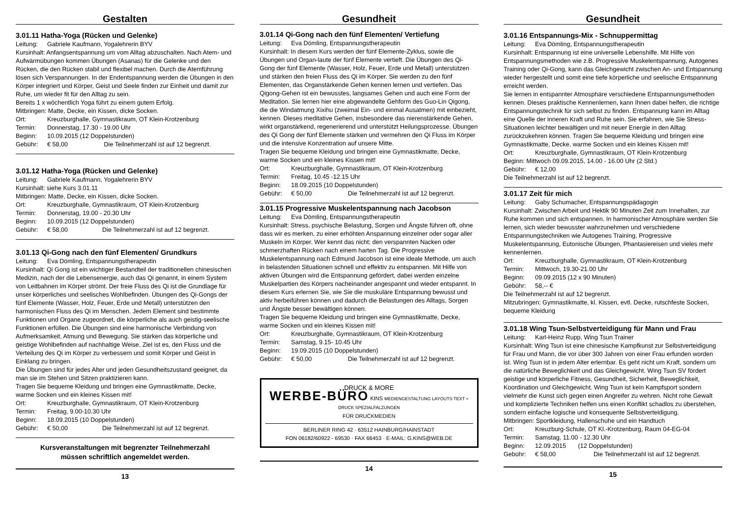Gestalten
3.01.11 Hatha-Yoga (Rücken und Gelenke)
Leitung: Gabriele Kaufmann, Yogalehrerin BYV
Kursinhalt: Anfangsentspannung um vom Alltag abzuschalten. Nach Atem- und Aufwärmübungen kommen Übungen (Asanas) für die Gelenke und den Rücken, die den Rücken stabil und flexibel machen. Durch die Atemführung lösen sich Verspannungen. In der Endentspannung werden die Übungen in den Körper integriert und Körper, Geist und Seele finden zur Einheit und damit zur Ruhe, um wieder fit für den Alltag zu sein.
Bereits 1 x wöchentlich Yoga führt zu einem gutem Erfolg.
Mitbringen: Matte, Decke, ein Kissen, dicke Socken.
Ort: Kreuzburghalle, Gymnastikraum, OT Klein-Krotzenburg
Termin: Donnerstag, 17.30 - 19.00 Uhr
Beginn: 10.09.2015 (12 Doppelstunden)
Gebühr: € 58,00 Die Teilnehmerzahl ist auf 12 begrenzt.
3.01.12 Hatha-Yoga (Rücken und Gelenke)
Leitung: Gabriele Kaufmann, Yogalehrerin BYV
Kursinhalt: siehe Kurs 3.01.11
Mitbringen: Matte, Decke, ein Kissen, dicke Socken.
Ort: Kreuzburghalle, Gymnastikraum, OT Klein-Krotzenburg
Termin: Donnerstag, 19.00 - 20.30 Uhr
Beginn: 10.09.2015 (12 Doppelstunden)
Gebühr: € 58,00 Die Teilnehmerzahl ist auf 12 begrenzt.
3.01.13 Qi-Gong nach den fünf Elementen/ Grundkurs
Leitung: Eva Dömling, Entspannungstherapeutin
Kursinhalt: Qi Gong ist ein wichtiger Bestandteil der traditionellen chinesischen Medizin, nach der die Lebensenergie, auch das Qi genannt, in einem System von Leitbahnen im Körper strömt. Der freie Fluss des Qi ist die Grundlage für unser körperliches und seelisches Wohlbefinden. Übungen des Qi-Gongs der fünf Elemente (Wasser, Holz, Feuer, Erde und Metall) unterstützen den harmonischen Fluss des Qi im Menschen. Jedem Element sind bestimmte Funktionen und Organe zugeordnet, die körperliche als auch geistig-seelische Funktionen erfüllen. Die Übungen sind eine harmonische Verbindung von Aufmerksamkeit, Atmung und Bewegung. Sie stärken das körperliche und geistige Wohlbefinden auf nachhaltige Weise. Ziel ist es, den Fluss und die Verteilung des Qi im Körper zu verbessern und somit Körper und Geist in Einklang zu bringen.
Die Übungen sind für jedes Alter und jeden Gesundheitszustand geeignet, da man sie im Stehen und Sitzen praktizieren kann.
Tragen Sie bequeme Kleidung und bringen eine Gymnastikmatte, Decke, warme Socken und ein kleines Kissen mit!
Ort: Kreuzburghalle, Gymnastikraum, OT Klein-Krotzenburg
Termin: Freitag, 9.00-10.30 Uhr
Beginn: 18.09.2015 (10 Doppelstunden)
Gebühr: € 50,00 Die Teilnehmerzahl ist auf 12 begrenzt.
Kursveranstaltungen mit begrenzter Teilnehmerzahl
müssen schriftlich angemeldet werden.
13
Gesundheit
3.01.14 Qi-Gong nach den fünf Elementen/ Vertiefung
Leitung: Eva Dömling, Entspannungstherapeutin
Kursinhalt: In diesem Kurs werden der fünf Elemente-Zyklus, sowie die Übungen und Organ-laute der fünf Elemente vertieft. Die Übungen des Qi-Gong der fünf Elemente (Wasser, Holz, Feuer, Erde und Metall) unterstützen und stärken den freien Fluss des Qi im Körper. Sie werden zu den fünf Elementen, das Organstärkende Gehen kennen lernen und vertiefen. Das Qigong-Gehen ist ein bewusstes, langsames Gehen und auch eine Form der Meditation. Sie lernen hier eine abgewandelte Gehform des Guo-Lin Qigong, die die Windatmung Xixihu (zweimal Ein- und einmal Ausatmen) mit einbezieht, kennen. Dieses meditative Gehen, insbesondere das nierenstärkende Gehen, wirkt organstärkend, regenerierend und unterstützt Heilungsprozesse. Übungen des Qi Gong der fünf Elemente stärken und vermehren den Qi Fluss im Körper und die intensive Konzentration auf unsere Mitte.
Tragen Sie bequeme Kleidung und bringen eine Gymnastikmatte, Decke, warme Socken und ein kleines Kissen mit!
Ort: Kreuzburghalle, Gymnastikraum, OT Klein-Krotzenburg
Termin: Freitag, 10.45 -12.15 Uhr
Beginn: 18.09.2015 (10 Doppelstunden)
Gebühr: € 50,00 Die Teilnehmerzahl ist auf 12 begrenzt.
3.01.15 Progressive Muskelentspannung nach Jacobson
Leitung: Eva Dömling, Entspannungstherapeutin
Kursinhalt: Stress, psychische Belastung, Sorgen und Ängste führen oft, ohne dass wir es merken, zu einer erhöhten Anspannung einzelner oder sogar aller Muskeln im Körper. Wer kennt das nicht; den verspannten Nacken oder schmerzhaften Rücken nach einem harten Tag. Die Progressive Muskelentspannung nach Edmund Jacobson ist eine ideale Methode, um auch in belastenden Situationen schnell und effektiv zu entspannen. Mit Hilfe von aktiven Übungen wird die Entspannung gefördert, dabei werden einzelne Muskelpartien des Körpers nacheinander angespannt und wieder entspannt. In diesem Kurs erlernen Sie, wie Sie die muskuläre Entspannung bewusst und aktiv herbeiführen können und dadurch die Belastungen des Alltags, Sorgen und Ängste besser bewältigen können.
Tragen Sie bequeme Kleidung und bringen eine Gymnastikmatte, Decke, warme Socken und ein kleines Kissen mit!
Ort: Kreuzburghalle, Gymnastikraum, OT Klein-Krotzenburg
Termin: Samstag, 9.15- 10.45 Uhr
Beginn: 19.09.2015 (10 Doppelstunden)
Gebühr: € 50,00 Die Teilnehmerzahl ist auf 12 begrenzt.
DRUCK & MORE
WERBE-BÜRO KINS MEDIENGESTALTUNG LAYOUTS TEXT + DRUCK SPEZIALFALZUNGEN
FÜR DRUCKMEDIEN
BERLINER RING 42 · 63512 HAINBURG/HAINSTADT
FON 06182/60922 - 69530 · FAX 66453 · E-MAIL: G.KINS@WEB.DE
14
Gesundheit
3.01.16 Entspannungs-Mix - Schnuppermittag
Leitung: Eva Dömling, Entspannungstherapeutin
Kursinhalt: Entspannung ist eine universelle Lebenshilfe. Mit Hilfe von Entspannungsmethoden wie z.B. Progressive Muskelentspannung, Autogenes Training oder Qi-Gong, kann das Gleichgewicht zwischen An- und Entspannung wieder hergestellt und somit eine tiefe körperliche und seelische Entspannung erreicht werden.
Sie lernen in entspannter Atmosphäre verschiedene Entspannungsmethoden kennen. Dieses praktische Kennenlernen, kann Ihnen dabei helfen, die richtige Entspannungstechnik für sich selbst zu finden. Entspannung kann im Alltag eine Quelle der inneren Kraft und Ruhe sein. Sie erfahren, wie Sie Stress-Situationen leichter bewältigen und mit neuer Energie in den Alltag zurückzukehren können. Tragen Sie bequeme Kleidung und bringen eine Gymnastikmatte, Decke, warme Socken und ein kleines Kissen mit!
Ort: Kreuzburghalle, Gymnastikraum, OT Klein-Krotzenburg
Beginn: Mittwoch 09.09.2015, 14.00 - 16.00 Uhr (2 Std.)
Gebühr: € 12,00
Die Teilnehmerzahl ist auf 12 begrenzt.
3.01.17 Zeit für mich
Leitung: Gaby Schumacher, Entspannungspädagogin
Kursinhalt: Zwischen Arbeit und Hektik 90 Minuten Zeit zum Innehalten, zur Ruhe kommen und sich entspannen. In harmonischer Atmosphäre werden Sie lernen, sich wieder bewusster wahrzunehmen und verschiedene Entspannungstechniken wie Autogenes Training, Progressive Muskelentspannung, Eutonische Übungen, Phantasiereisen und vieles mehr kennenlernen.
Ort: Kreuzburghalle, Gymnastikraum, OT Klein-Krotzenburg
Termin: Mittwoch, 19.30-21.00 Uhr
Beginn: 09.09.2015 (12 x 90 Minuten)
Gebühr: 58,-- €
Die Teilnehmerzahl ist auf 12 begrenzt.
Mitzubringen: Gymnastikmatte, kl. Kissen, evtl. Decke, rutschfeste Socken, bequeme Kleidung
3.01.18 Wing Tsun-Selbstverteidigung für Mann und Frau
Leitung: Karl-Heinz Rupp, Wing Tsun Trainer
Kursinhalt: Wing Tsun ist eine chinesische Kampfkunst zur Selbstverteidigung für Frau und Mann, die vor über 300 Jahren von einer Frau erfunden worden ist. Wing Tsun ist in jedem Alter erlernbar. Es geht nicht um Kraft, sondern um die natürliche Beweglichkeit und das Gleichgewicht. Wing Tsun SV fördert geistige und körperliche Fitness, Gesundheit, Sicherheit, Beweglichkeit, Koordination und Gleichgewicht. Wing Tsun ist kein Kampfsport sondern vielmehr die Kunst sich gegen einen Angreifer zu wehren. Nicht rohe Gewalt und komplizierte Techniken helfen uns einen Konflikt schadlos zu überstehen, sondern einfache logische und konsequente Selbstverteidigung.
Mitbringen: Sportkleidung, Hallenschuhe und ein Handtuch
Ort: Kreuzburg-Schule, OT Kl.-Krotzenburg, Raum 04-EG-04
Termin: Samstag, 11.00 - 12.30 Uhr
Beginn: 12.09.2015 (12 Doppelstunden)
Gebühr: € 58,00 Die Teilnehmerzahl ist auf 12 begrenzt.
15